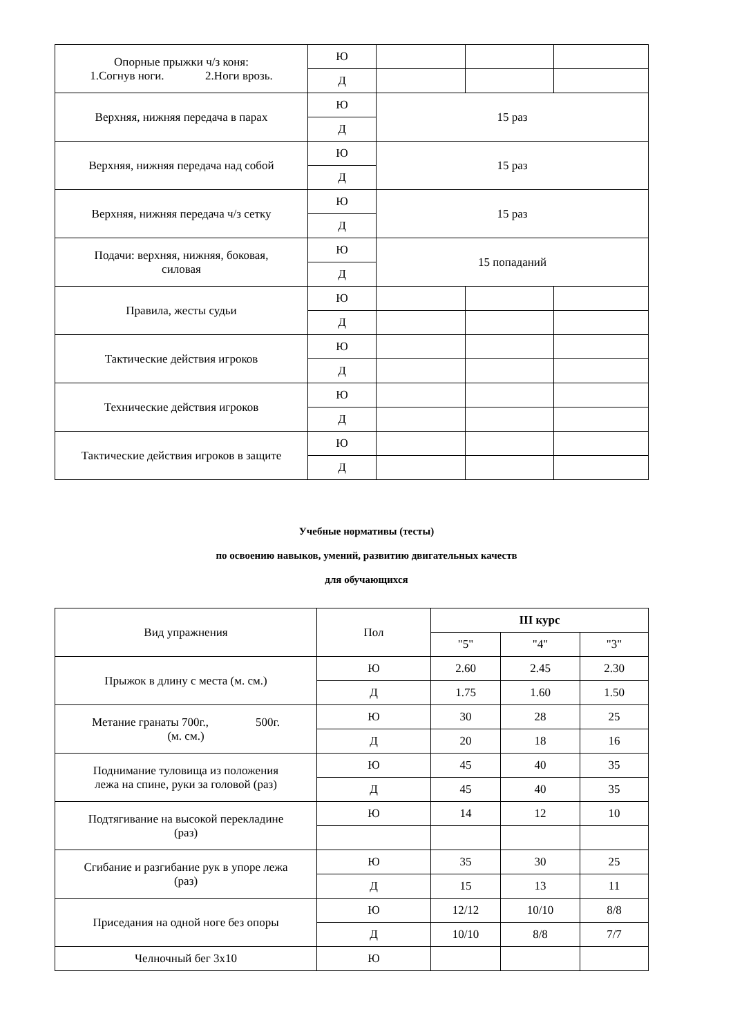| Опорные прыжки ч/з коня: 1.Согнув ноги. 2.Ноги врозь. | Ю | | | |
| | Д | | | |
| Верхняя, нижняя передача в парах | Ю | 15 раз | | |
| | Д | | | |
| Верхняя, нижняя передача над собой | Ю | 15 раз | | |
| | Д | | | |
| Верхняя, нижняя передача ч/з сетку | Ю | 15 раз | | |
| | Д | | | |
| Подачи: верхняя, нижняя, боковая, силовая | Ю | 15 попаданий | | |
| | Д | | | |
| Правила, жесты судьи | Ю | | | |
| | Д | | | |
| Тактические действия игроков | Ю | | | |
| | Д | | | |
| Технические действия игроков | Ю | | | |
| | Д | | | |
| Тактические действия игроков в защите | Ю | | | |
| | Д | | | |
Учебные нормативы (тесты)
по освоению навыков, умений, развитию двигательных качеств
для обучающихся
| Вид упражнения | Пол | III курс | | |
| --- | --- | --- | --- | --- |
| | | "5" | "4" | "3" |
| Прыжок в длину с места (м. см.) | Ю | 2.60 | 2.45 | 2.30 |
| | Д | 1.75 | 1.60 | 1.50 |
| Метание гранаты 700г., 500г. (м. см.) | Ю | 30 | 28 | 25 |
| | Д | 20 | 18 | 16 |
| Поднимание туловища из положения лежа на спине, руки за головой (раз) | Ю | 45 | 40 | 35 |
| | Д | 45 | 40 | 35 |
| Подтягивание на высокой перекладине (раз) | Ю | 14 | 12 | 10 |
| Сгибание и разгибание рук в упоре лежа (раз) | Ю | 35 | 30 | 25 |
| | Д | 15 | 13 | 11 |
| Приседания на одной ноге без опоры | Ю | 12/12 | 10/10 | 8/8 |
| | Д | 10/10 | 8/8 | 7/7 |
| Челночный бег 3х10 | Ю | | | |